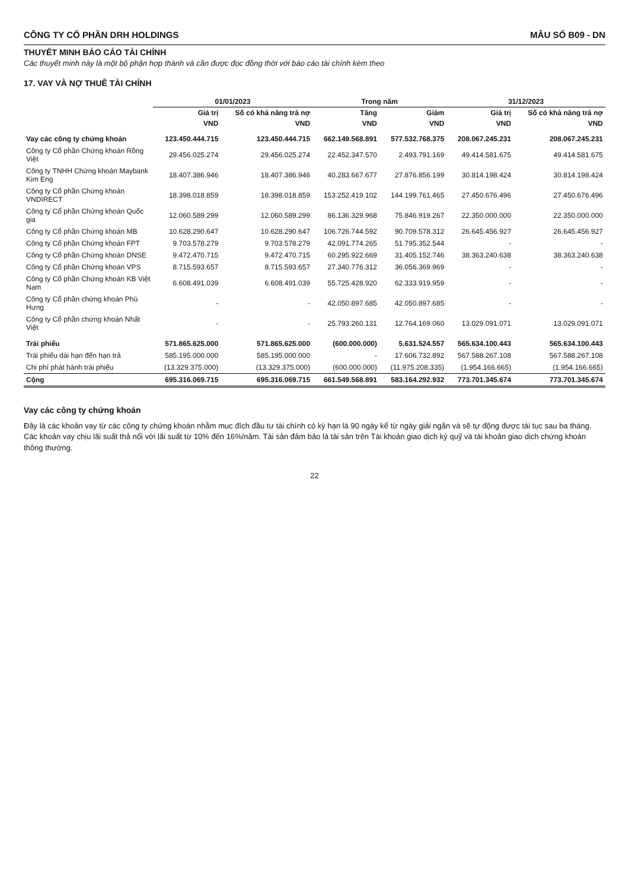CÔNG TY CỔ PHẦN DRH HOLDINGS MẪU SỐ B09 - DN
THUYẾT MINH BÁO CÁO TÀI CHÍNH
Các thuyết minh này là một bộ phận hợp thành và cần được đọc đồng thời với báo cáo tài chính kèm theo
17. VAY VÀ NỢ THUÊ TÀI CHÍNH
| | 01/01/2023 | | Trong năm | | 31/12/2023 | |
| --- | --- | --- | --- | --- | --- | --- |
| | Giá trị | Số có khả năng trả nợ | Tăng | Giảm | Giá trị | Số có khả năng trả nợ |
| | VND | VND | VND | VND | VND | VND |
| Vay các công ty chứng khoán | 123.450.444.715 | 123.450.444.715 | 662.149.568.891 | 577.532.768.375 | 208.067.245.231 | 208.067.245.231 |
| Công ty Cổ phần Chứng khoán Rồng Việt | 29.456.025.274 | 29.456.025.274 | 22.452.347.570 | 2.493.791.169 | 49.414.581.675 | 49.414.581.675 |
| Công ty TNHH Chứng khoán Maybank Kim Eng | 18.407.386.946 | 18.407.386.946 | 40.283.667.677 | 27.876.856.199 | 30.814.198.424 | 30.814.198.424 |
| Công ty Cổ phần Chứng khoán VNDIRECT | 18.398.018.859 | 18.398.018.859 | 153.252.419.102 | 144.199.761.465 | 27.450.676.496 | 27.450.676.496 |
| Công ty Cổ phần Chứng khoán Quốc gia | 12.060.589.299 | 12.060.589.299 | 86.136.329.968 | 75.846.919.267 | 22.350.000.000 | 22.350.000.000 |
| Công ty Cổ phần Chứng khoán MB | 10.628.290.647 | 10.628.290.647 | 106.726.744.592 | 90.709.578.312 | 26.645.456.927 | 26.645.456.927 |
| Công ty Cổ phần Chứng khoán FPT | 9.703.578.279 | 9.703.578.279 | 42.091.774.265 | 51.795.352.544 | - | - |
| Công ty Cổ phần Chứng khoán DNSE | 9.472.470.715 | 9.472.470.715 | 60.295.922.669 | 31.405.152.746 | 38.363.240.638 | 38.363.240.638 |
| Công ty Cổ phần Chứng khoán VPS | 8.715.593.657 | 8.715.593.657 | 27.340.776.312 | 36.056.369.969 | - | - |
| Công ty Cổ phần Chứng khoán KB Việt Nam | 6.608.491.039 | 6.608.491.039 | 55.725.428.920 | 62.333.919.959 | - | - |
| Công ty Cổ phần chứng khoán Phú Hưng | - | - | 42.050.897.685 | 42.050.897.685 | - | - |
| Công ty Cổ phần chứng khoán Nhất Việt | - | - | 25.793.260.131 | 12.764.169.060 | 13.029.091.071 | 13.029.091.071 |
| Trái phiếu | 571.865.625.000 | 571.865.625.000 | (600.000.000) | 5.631.524.557 | 565.634.100.443 | 565.634.100.443 |
| Trái phiếu dài hạn đến hạn trả | 585.195.000.000 | 585.195.000.000 | - | 17.606.732.892 | 567.588.267.108 | 567.588.267.108 |
| Chi phí phát hành trái phiếu | (13.329.375.000) | (13.329.375.000) | (600.000.000) | (11.975.208.335) | (1.954.166.665) | (1.954.166.665) |
| Cộng | 695.316.069.715 | 695.316.069.715 | 661.549.568.891 | 583.164.292.932 | 773.701.345.674 | 773.701.345.674 |
Vay các công ty chứng khoán
Đây là các khoản vay từ các công ty chứng khoán nhằm mục đích đầu tư tài chính có kỳ hạn là 90 ngày kể từ ngày giải ngân và sẽ tự động được tái tục sau ba tháng. Các khoản vay chịu lãi suất thả nổi với lãi suất từ 10% đến 16%/năm. Tài sản đảm bảo là tài sản trên Tài khoản giao dịch ký quỹ và tài khoản giao dịch chứng khoán thông thường.
22